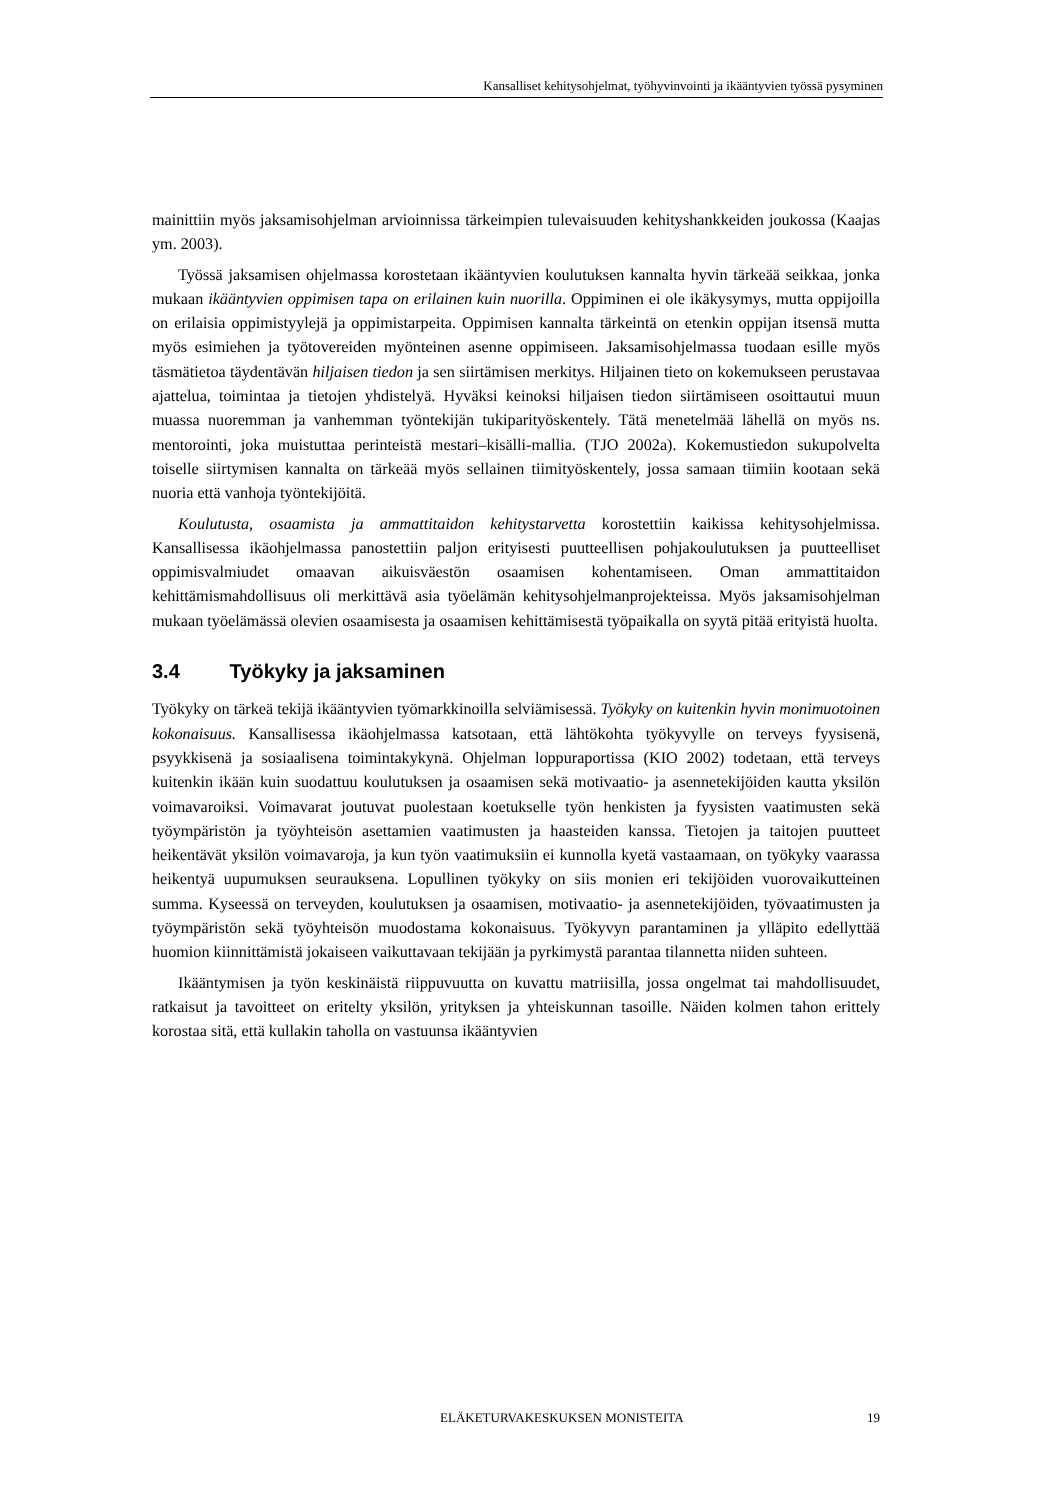Kansalliset kehitysohjelmat, työhyvinvointi ja ikääntyvien työssä pysyminen
mainittiin myös jaksamisohjelman arvioinnissa tärkeimpien tulevaisuuden kehityshankkeiden joukossa (Kaajas ym. 2003).
Työssä jaksamisen ohjelmassa korostetaan ikääntyvien koulutuksen kannalta hyvin tärkeää seikkaa, jonka mukaan ikääntyvien oppimisen tapa on erilainen kuin nuorilla. Oppiminen ei ole ikäkysymys, mutta oppijoilla on erilaisia oppimistyylejä ja oppimistarpeita. Oppimisen kannalta tärkeintä on etenkin oppijan itsensä mutta myös esimiehen ja työtovereiden myönteinen asenne oppimiseen. Jaksamisohjelmassa tuodaan esille myös täsmätietoa täydentävän hiljaisen tiedon ja sen siirtämisen merkitys. Hiljainen tieto on kokemukseen perustavaa ajattelua, toimintaa ja tietojen yhdistelyä. Hyväksi keinoksi hiljaisen tiedon siirtämiseen osoittautui muun muassa nuoremman ja vanhemman työntekijän tukiparityöskentely. Tätä menetelmää lähellä on myös ns. mentorointi, joka muistuttaa perinteistä mestari–kisälli-mallia. (TJO 2002a). Kokemustiedon sukupolvelta toiselle siirtymisen kannalta on tärkeää myös sellainen tiimityöskentely, jossa samaan tiimiin kootaan sekä nuoria että vanhoja työntekijöitä.
Koulutusta, osaamista ja ammattitaidon kehitystarvetta korostettiin kaikissa kehitysohjelmissa. Kansallisessa ikäohjelmassa panostettiin paljon erityisesti puutteellisen pohjakoulutuksen ja puutteelliset oppimisvalmiudet omaavan aikuisväestön osaamisen kohentamiseen. Oman ammattitaidon kehittämismahdollisuus oli merkittävä asia työelämän kehitysohjelmanprojekteissa. Myös jaksamisohjelman mukaan työelämässä olevien osaamisesta ja osaamisen kehittämisestä työpaikalla on syytä pitää erityistä huolta.
3.4 Työkyky ja jaksaminen
Työkyky on tärkeä tekijä ikääntyvien työmarkkinoilla selviämisessä. Työkyky on kuitenkin hyvin monimuotoinen kokonaisuus. Kansallisessa ikäohjelmassa katsotaan, että lähtökohta työkyvylle on terveys fyysisenä, psyykkisenä ja sosiaalisena toimintakykynä. Ohjelman loppuraportissa (KIO 2002) todetaan, että terveys kuitenkin ikään kuin suodattuu koulutuksen ja osaamisen sekä motivaatio- ja asennetekijöiden kautta yksilön voimavaroiksi. Voimavarat joutuvat puolestaan koetukselle työn henkisten ja fyysisten vaatimusten sekä työympäristön ja työyhteisön asettamien vaatimusten ja haasteiden kanssa. Tietojen ja taitojen puutteet heikentävät yksilön voimavaroja, ja kun työn vaatimuksiin ei kunnolla kyetä vastaamaan, on työkyky vaarassa heikentyä uupumuksen seurauksena. Lopullinen työkyky on siis monien eri tekijöiden vuorovaikutteinen summa. Kyseessä on terveyden, koulutuksen ja osaamisen, motivaatio- ja asennetekijöiden, työvaatimusten ja työympäristön sekä työyhteisön muodostama kokonaisuus. Työkyvyn parantaminen ja ylläpito edellyttää huomion kiinnittämistä jokaiseen vaikuttavaan tekijään ja pyrkimystä parantaa tilannetta niiden suhteen.
Ikääntymisen ja työn keskinäistä riippuvuutta on kuvattu matriisilla, jossa ongelmat tai mahdollisuudet, ratkaisut ja tavoitteet on eritelty yksilön, yrityksen ja yhteiskunnan tasoille. Näiden kolmen tahon erittely korostaa sitä, että kullakin taholla on vastuunsa ikääntyvien
ELÄKETURVAKESKUKSEN MONISTEITA 19